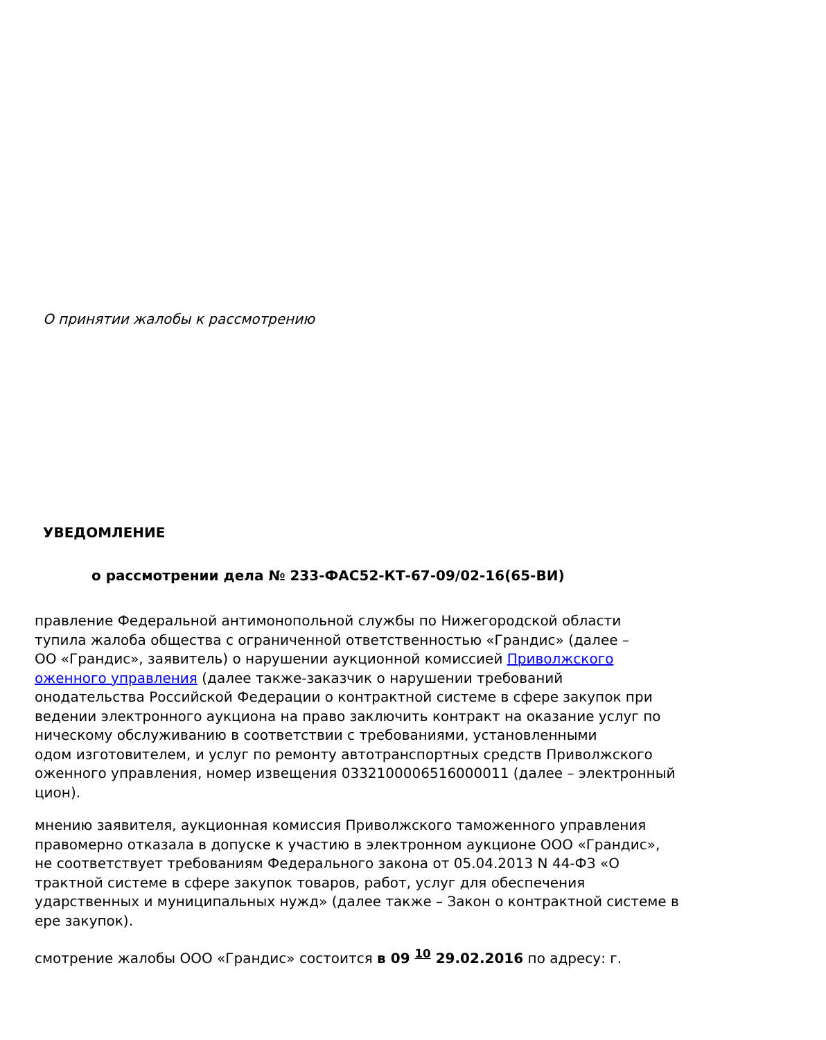О принятии жалобы к рассмотрению
УВЕДОМЛЕНИЕ
о рассмотрении дела № 233-ФАС52-КТ-67-09/02-16(65-ВИ)
правление Федеральной антимонопольной службы по Нижегородской области
тупила жалоба общества с ограниченной ответственностью «Грандис» (далее –
ОО «Грандис», заявитель) о нарушении аукционной комиссией Приволжского
оженного управления (далее также-заказчик о нарушении требований
онодательства Российской Федерации о контрактной системе в сфере закупок при
ведении электронного аукциона на право заключить контракт на оказание услуг по
ническому обслуживанию в соответствии с требованиями, установленными
одом изготовителем, и услуг по ремонту автотранспортных средств Приволжского
оженного управления, номер извещения 0332100006516000011 (далее – электронный
цион).
мнению заявителя, аукционная комиссия Приволжского таможенного управления
правомерно отказала в допуске к участию в электронном аукционе ООО «Грандис»,
не соответствует требованиям Федерального закона от 05.04.2013 N 44-ФЗ «О
трактной системе в сфере закупок товаров, работ, услуг для обеспечения
ударственных и муниципальных нужд» (далее также – Закон о контрактной системе в
ере закупок).
смотрение жалобы ООО «Грандис» состоится в 09 <sup>10</sup> 29.02.2016 по адресу: г.